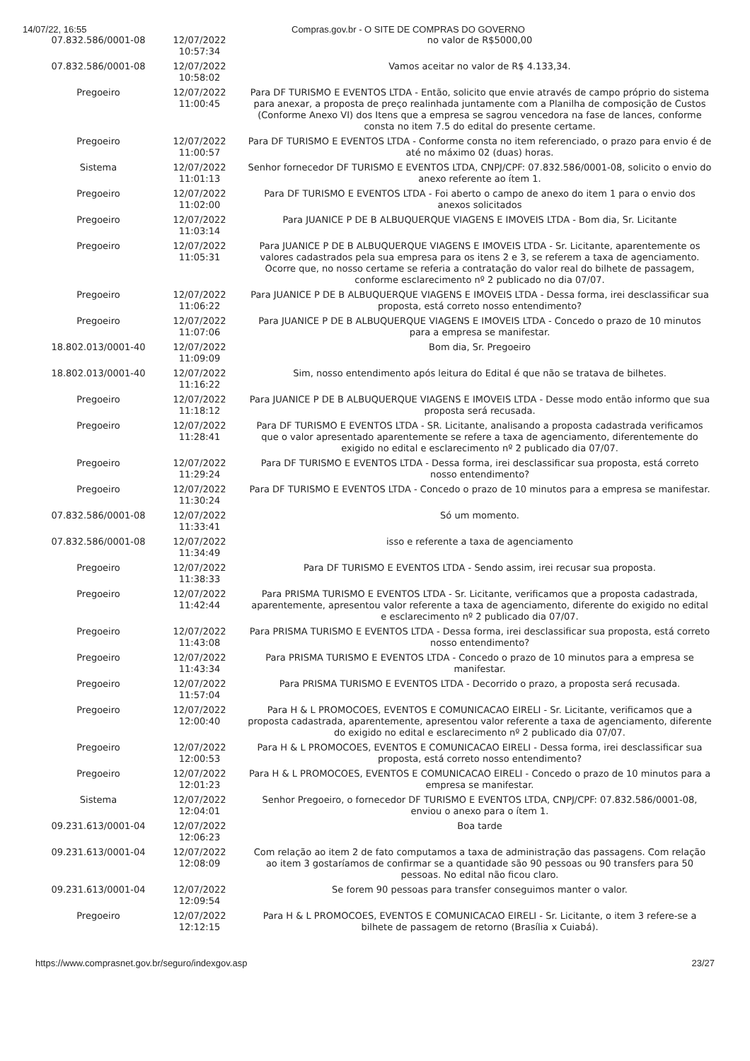14/07/22, 16:55 Compras.gov.br - O SITE DE COMPRAS DO GOVERNO
| 07.832.586/0001-08 | 12/07/2022 10:57:34 | no valor de R$5000,00 |
| 07.832.586/0001-08 | 12/07/2022 10:58:02 | Vamos aceitar no valor de R$ 4.133,34. |
| Pregoeiro | 12/07/2022 11:00:45 | Para DF TURISMO E EVENTOS LTDA - Então, solicito que envie através de campo próprio do sistema para anexar, a proposta de preço realinhada juntamente com a Planilha de composição de Custos (Conforme Anexo VI) dos Itens que a empresa se sagrou vencedora na fase de lances, conforme consta no item 7.5 do edital do presente certame. |
| Pregoeiro | 12/07/2022 11:00:57 | Para DF TURISMO E EVENTOS LTDA - Conforme consta no item referenciado, o prazo para envio é de até no máximo 02 (duas) horas. |
| Sistema | 12/07/2022 11:01:13 | Senhor fornecedor DF TURISMO E EVENTOS LTDA, CNPJ/CPF: 07.832.586/0001-08, solicito o envio do anexo referente ao ítem 1. |
| Pregoeiro | 12/07/2022 11:02:00 | Para DF TURISMO E EVENTOS LTDA - Foi aberto o campo de anexo do item 1 para o envio dos anexos solicitados |
| Pregoeiro | 12/07/2022 11:03:14 | Para JUANICE P DE B ALBUQUERQUE VIAGENS E IMOVEIS LTDA - Bom dia, Sr. Licitante |
| Pregoeiro | 12/07/2022 11:05:31 | Para JUANICE P DE B ALBUQUERQUE VIAGENS E IMOVEIS LTDA - Sr. Licitante, aparentemente os valores cadastrados pela sua empresa para os itens 2 e 3, se referem a taxa de agenciamento. Ocorre que, no nosso certame se referia a contratação do valor real do bilhete de passagem, conforme esclarecimento nº 2 publicado no dia 07/07. |
| Pregoeiro | 12/07/2022 11:06:22 | Para JUANICE P DE B ALBUQUERQUE VIAGENS E IMOVEIS LTDA - Dessa forma, irei desclassificar sua proposta, está correto nosso entendimento? |
| Pregoeiro | 12/07/2022 11:07:06 | Para JUANICE P DE B ALBUQUERQUE VIAGENS E IMOVEIS LTDA - Concedo o prazo de 10 minutos para a empresa se manifestar. |
| 18.802.013/0001-40 | 12/07/2022 11:09:09 | Bom dia, Sr. Pregoeiro |
| 18.802.013/0001-40 | 12/07/2022 11:16:22 | Sim, nosso entendimento após leitura do Edital é que não se tratava de bilhetes. |
| Pregoeiro | 12/07/2022 11:18:12 | Para JUANICE P DE B ALBUQUERQUE VIAGENS E IMOVEIS LTDA - Desse modo então informo que sua proposta será recusada. |
| Pregoeiro | 12/07/2022 11:28:41 | Para DF TURISMO E EVENTOS LTDA - SR. Licitante, analisando a proposta cadastrada verificamos que o valor apresentado aparentemente se refere a taxa de agenciamento, diferentemente do exigido no edital e esclarecimento nº 2 publicado dia 07/07. |
| Pregoeiro | 12/07/2022 11:29:24 | Para DF TURISMO E EVENTOS LTDA - Dessa forma, irei desclassificar sua proposta, está correto nosso entendimento? |
| Pregoeiro | 12/07/2022 11:30:24 | Para DF TURISMO E EVENTOS LTDA - Concedo o prazo de 10 minutos para a empresa se manifestar. |
| 07.832.586/0001-08 | 12/07/2022 11:33:41 | Só um momento. |
| 07.832.586/0001-08 | 12/07/2022 11:34:49 | isso e referente a taxa de agenciamento |
| Pregoeiro | 12/07/2022 11:38:33 | Para DF TURISMO E EVENTOS LTDA - Sendo assim, irei recusar sua proposta. |
| Pregoeiro | 12/07/2022 11:42:44 | Para PRISMA TURISMO E EVENTOS LTDA - Sr. Licitante, verificamos que a proposta cadastrada, aparentemente, apresentou valor referente a taxa de agenciamento, diferente do exigido no edital e esclarecimento nº 2 publicado dia 07/07. |
| Pregoeiro | 12/07/2022 11:43:08 | Para PRISMA TURISMO E EVENTOS LTDA - Dessa forma, irei desclassificar sua proposta, está correto nosso entendimento? |
| Pregoeiro | 12/07/2022 11:43:34 | Para PRISMA TURISMO E EVENTOS LTDA - Concedo o prazo de 10 minutos para a empresa se manifestar. |
| Pregoeiro | 12/07/2022 11:57:04 | Para PRISMA TURISMO E EVENTOS LTDA - Decorrido o prazo, a proposta será recusada. |
| Pregoeiro | 12/07/2022 12:00:40 | Para H & L PROMOCOES, EVENTOS E COMUNICACAO EIRELI - Sr. Licitante, verificamos que a proposta cadastrada, aparentemente, apresentou valor referente a taxa de agenciamento, diferente do exigido no edital e esclarecimento nº 2 publicado dia 07/07. |
| Pregoeiro | 12/07/2022 12:00:53 | Para H & L PROMOCOES, EVENTOS E COMUNICACAO EIRELI - Dessa forma, irei desclassificar sua proposta, está correto nosso entendimento? |
| Pregoeiro | 12/07/2022 12:01:23 | Para H & L PROMOCOES, EVENTOS E COMUNICACAO EIRELI - Concedo o prazo de 10 minutos para a empresa se manifestar. |
| Sistema | 12/07/2022 12:04:01 | Senhor Pregoeiro, o fornecedor DF TURISMO E EVENTOS LTDA, CNPJ/CPF: 07.832.586/0001-08, enviou o anexo para o ítem 1. |
| 09.231.613/0001-04 | 12/07/2022 12:06:23 | Boa tarde |
| 09.231.613/0001-04 | 12/07/2022 12:08:09 | Com relação ao item 2 de fato computamos a taxa de administração das passagens. Com relação ao item 3 gostaríamos de confirmar se a quantidade são 90 pessoas ou 90 transfers para 50 pessoas. No edital não ficou claro. |
| 09.231.613/0001-04 | 12/07/2022 12:09:54 | Se forem 90 pessoas para transfer conseguimos manter o valor. |
| Pregoeiro | 12/07/2022 12:12:15 | Para H & L PROMOCOES, EVENTOS E COMUNICACAO EIRELI - Sr. Licitante, o item 3 refere-se a bilhete de passagem de retorno (Brasília x Cuiabá). |
https://www.comprasnet.gov.br/seguro/indexgov.asp 23/27